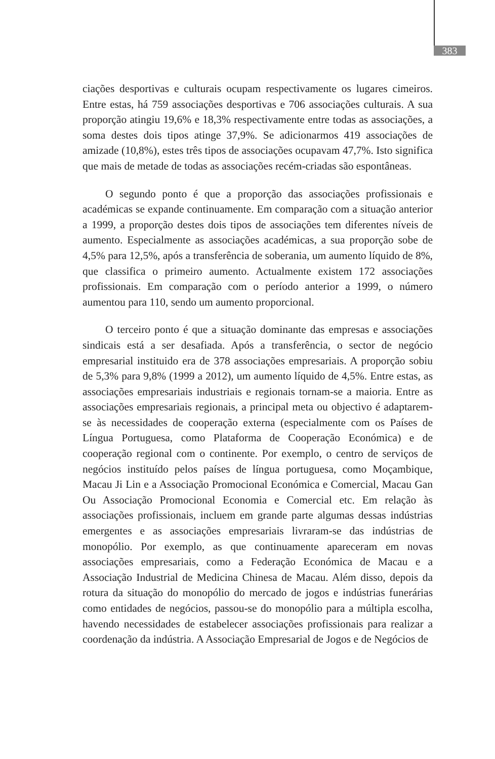383
ciações desportivas e culturais ocupam respectivamente os lugares cimeiros. Entre estas, há 759 associações desportivas e 706 associações culturais. A sua proporção atingiu 19,6% e 18,3% respectivamente entre todas as associações, a soma destes dois tipos atinge 37,9%. Se adicionarmos 419 associações de amizade (10,8%), estes três tipos de associações ocupavam 47,7%. Isto significa que mais de metade de todas as associações recém-criadas são espontâneas.
O segundo ponto é que a proporção das associações profissionais e académicas se expande continuamente. Em comparação com a situação anterior a 1999, a proporção destes dois tipos de associações tem diferentes níveis de aumento. Especialmente as associações académicas, a sua proporção sobe de 4,5% para 12,5%, após a transferência de soberania, um aumento líquido de 8%, que classifica o primeiro aumento. Actualmente existem 172 associações profissionais. Em comparação com o período anterior a 1999, o número aumentou para 110, sendo um aumento proporcional.
O terceiro ponto é que a situação dominante das empresas e associações sindicais está a ser desafiada. Após a transferência, o sector de negócio empresarial instituido era de 378 associações empresariais. A proporção sobiu de 5,3% para 9,8% (1999 a 2012), um aumento líquido de 4,5%. Entre estas, as associações empresariais industriais e regionais tornam-se a maioria. Entre as associações empresariais regionais, a principal meta ou objectivo é adaptarem-se às necessidades de cooperação externa (especialmente com os Países de Língua Portuguesa, como Plataforma de Cooperação Económica) e de cooperação regional com o continente. Por exemplo, o centro de serviços de negócios instituído pelos países de língua portuguesa, como Moçambique, Macau Ji Lin e a Associação Promocional Económica e Comercial, Macau Gan Ou Associação Promocional Economia e Comercial etc. Em relação às associações profissionais, incluem em grande parte algumas dessas indústrias emergentes e as associações empresariais livraram-se das indústrias de monopólio. Por exemplo, as que continuamente apareceram em novas associações empresariais, como a Federação Económica de Macau e a Associação Industrial de Medicina Chinesa de Macau. Além disso, depois da rotura da situação do monopólio do mercado de jogos e indústrias funerárias como entidades de negócios, passou-se do monopólio para a múltipla escolha, havendo necessidades de estabelecer associações profissionais para realizar a coordenação da indústria. A Associação Empresarial de Jogos e de Negócios de